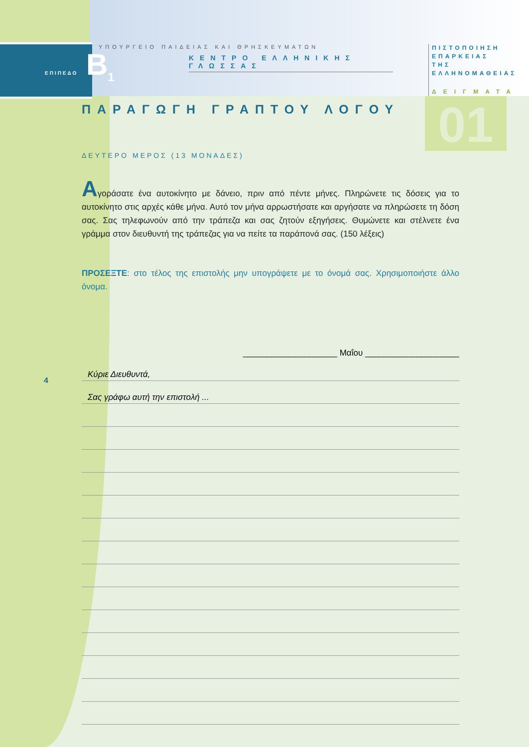ΕΠΙΠΕΔΟ B<sub>1</sub>
ΠΙΣΤΟΠΟΙΗΣΗ ΕΠΑΡΚΕΙΑΣ ΤΗΣ ΕΛΛΗΝΟΜΑΘΕΙΑΣ
ΔΕΙΓΜΑΤΑ
01
4
ΥΠΟΥΡΓΕΙΟ ΠΑΙΔΕΙΑΣ ΚΑΙ ΘΡΗΣΚΕΥΜΑΤΩΝ
ΚΕΝΤΡΟ ΕΛΛΗΝΙΚΗΣ ΓΛΩΣΣΑΣ
ΠΑΡΑΓΩΓΗ ΓΡΑΠΤΟΥ ΛΟΓΟΥ
ΔΕΥΤΕΡΟ ΜΕΡΟΣ (13 ΜΟΝΑΔΕΣ)
Αγοράσατε ένα αυτοκίνητο με δάνειο, πριν από πέντε μήνες. Πληρώνετε τις δόσεις για το αυτοκίνητο στις αρχές κάθε μήνα. Αυτό τον μήνα αρρωστήσατε και αργήσατε να πληρώσετε τη δόση σας. Σας τηλεφωνούν από την τράπεζα και σας ζητούν εξηγήσεις. Θυμώνετε και στέλνετε ένα γράμμα στον διευθυντή της τράπεζας για να πείτε τα παράπονά σας. (150 λέξεις)
ΠΡΟΣΕΞΤΕ: στο τέλος της επιστολής μην υπογράψετε με το όνομά σας. Χρησιμοποιήστε άλλο όνομα.
____________________ Μαΐου ____________________
Κύριε Διευθυντά,
Σας γράφω αυτή την επιστολή ...